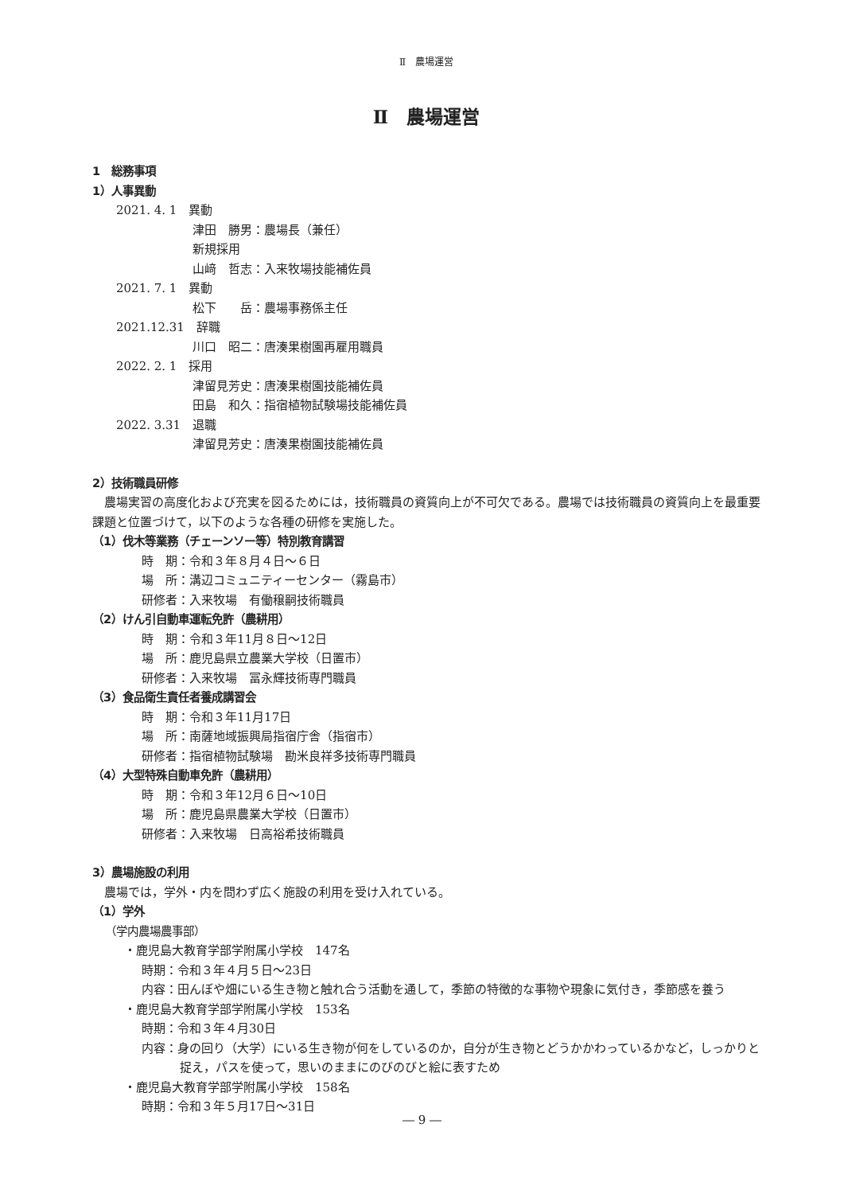Ⅱ　農場運営
Ⅱ　農場運営
1　総務事項
1）人事異動
2021. 4. 1　異動
津田　勝男：農場長（兼任）
新規採用
山﨑　哲志：入来牧場技能補佐員
2021. 7. 1　異動
松下　　岳：農場事務係主任
2021.12.31　辞職
川口　昭二：唐湊果樹園再雇用職員
2022. 2. 1　採用
津留見芳史：唐湊果樹園技能補佐員
田島　和久：指宿植物試験場技能補佐員
2022. 3.31　退職
津留見芳史：唐湊果樹園技能補佐員
2）技術職員研修
　農場実習の高度化および充実を図るためには，技術職員の資質向上が不可欠である。農場では技術職員の資質向上を最重要課題と位置づけて，以下のような各種の研修を実施した。
（1）伐木等業務（チェーンソー等）特別教育講習
時　期：令和３年８月４日～６日
場　所：溝辺コミュニティーセンター（霧島市）
研修者：入来牧場　有働穣嗣技術職員
（2）けん引自動車運転免許（農耕用）
時　期：令和３年11月８日～12日
場　所：鹿児島県立農業大学校（日置市）
研修者：入来牧場　冨永輝技術専門職員
（3）食品衛生責任者養成講習会
時　期：令和３年11月17日
場　所：南薩地域振興局指宿庁舎（指宿市）
研修者：指宿植物試験場　勘米良祥多技術専門職員
（4）大型特殊自動車免許（農耕用）
時　期：令和３年12月６日～10日
場　所：鹿児島県農業大学校（日置市）
研修者：入来牧場　日高裕希技術職員
3）農場施設の利用
　農場では，学外・内を問わず広く施設の利用を受け入れている。
（1）学外
（学内農場農事部）
・鹿児島大教育学部学附属小学校　147名
時期：令和３年４月５日～23日
内容：田んぼや畑にいる生き物と触れ合う活動を通して，季節の特徴的な事物や現象に気付き，季節感を養う
・鹿児島大教育学部学附属小学校　153名
時期：令和３年４月30日
内容：身の回り（大学）にいる生き物が何をしているのか，自分が生き物とどうかかわっているかなど，しっかりと捉え，パスを使って，思いのままにのびのびと絵に表すため
・鹿児島大教育学部学附属小学校　158名
時期：令和３年５月17日～31日
― 9 ―